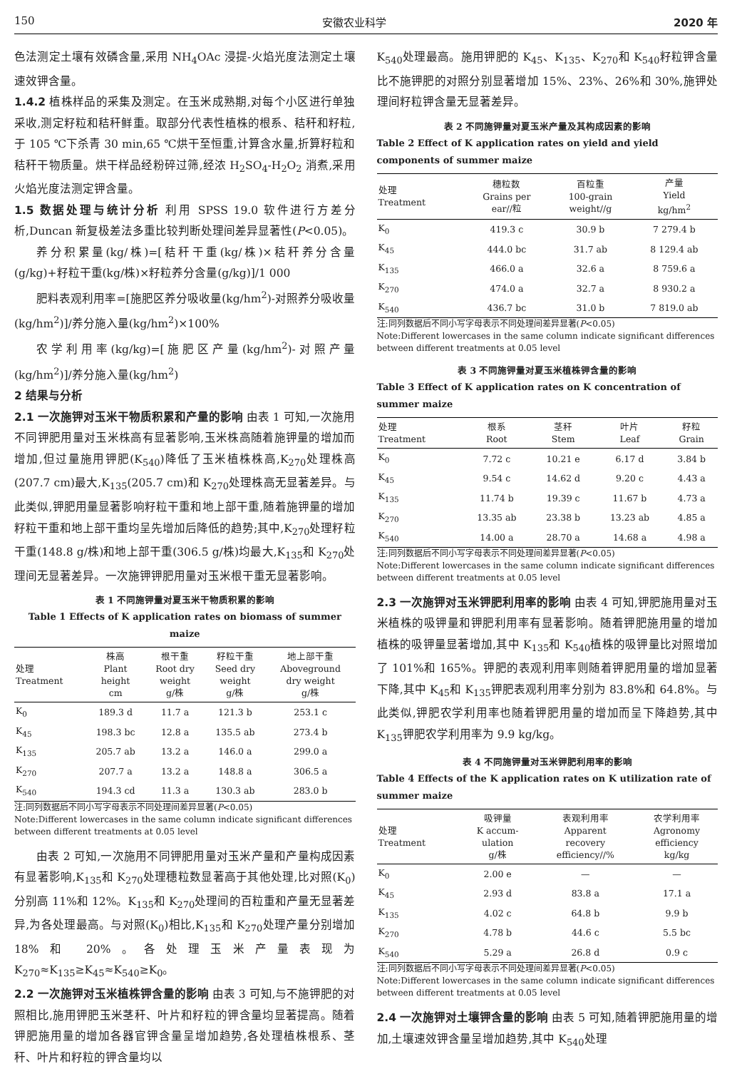150 安徽农业科学 2020 年
色法测定土壤有效磷含量,采用 NH<sub>4</sub>OAc 浸提-火焰光度法测定土壤速效钾含量。
1.4.2 植株样品的采集及测定。在玉米成熟期,对每个小区进行单独采收,测定籽粒和秸秆鲜重。取部分代表性植株的根系、秸秆和籽粒,于 105 ℃下杀青 30 min,65 ℃烘干至恒重,计算含水量,折算籽粒和秸秆干物质量。烘干样品经粉碎过筛,经浓 H<sub>2</sub>SO<sub>4</sub>-H<sub>2</sub>O<sub>2</sub> 消煮,采用火焰光度法测定钾含量。
1.5 数据处理与统计分析 利用 SPSS 19.0 软件进行方差分析,Duncan 新复极差法多重比较判断处理间差异显著性(P<0.05)。
养分积累量(kg/株)=[秸秆干重(kg/株)×秸秆养分含量(g/kg)+籽粒干重(kg/株)×籽粒养分含量(g/kg)]/1 000
肥料表观利用率=[施肥区养分吸收量(kg/hm<sup>2</sup>)-对照养分吸收量(kg/hm<sup>2</sup>)]/养分施入量(kg/hm<sup>2</sup>)×100%
农学利用率(kg/kg)=[施肥区产量(kg/hm<sup>2</sup>)-对照产量(kg/hm<sup>2</sup>)]/养分施入量(kg/hm<sup>2</sup>)
2 结果与分析
2.1 一次施钾对玉米干物质积累和产量的影响 由表 1 可知,一次施用不同钾肥用量对玉米株高有显著影响,玉米株高随着施钾量的增加而增加,但过量施用钾肥(K<sub>540</sub>)降低了玉米植株株高,K<sub>270</sub>处理株高(207.7 cm)最大,K<sub>135</sub>(205.7 cm)和 K<sub>270</sub>处理株高无显著差异。与此类似,钾肥用量显著影响籽粒干重和地上部干重,随着施钾量的增加籽粒干重和地上部干重均呈先增加后降低的趋势;其中,K<sub>270</sub>处理籽粒干重(148.8 g/株)和地上部干重(306.5 g/株)均最大,K<sub>135</sub>和 K<sub>270</sub>处理间无显著差异。一次施钾钾肥用量对玉米根干重无显著影响。
表 1 不同施钾量对夏玉米干物质积累的影响
Table 1 Effects of K application rates on biomass of summer maize
| 处理 Treatment | 株高 Plant height cm | 根干重 Root dry weight g/株 | 籽粒干重 Seed dry weight g/株 | 地上部干重 Aboveground dry weight g/株 |
| --- | --- | --- | --- | --- |
| K<sub>0</sub> | 189.3 d | 11.7 a | 121.3 b | 253.1 c |
| K<sub>45</sub> | 198.3 bc | 12.8 a | 135.5 ab | 273.4 b |
| K<sub>135</sub> | 205.7 ab | 13.2 a | 146.0 a | 299.0 a |
| K<sub>270</sub> | 207.7 a | 13.2 a | 148.8 a | 306.5 a |
| K<sub>540</sub> | 194.3 cd | 11.3 a | 130.3 ab | 283.0 b |
注:同列数据后不同小写字母表示不同处理间差异显著(P<0.05)
Note:Different lowercases in the same column indicate significant differences between different treatments at 0.05 level
由表 2 可知,一次施用不同钾肥用量对玉米产量和产量构成因素有显著影响,K<sub>135</sub>和 K<sub>270</sub>处理穗粒数显著高于其他处理,比对照(K<sub>0</sub>)分别高 11%和 12%。K<sub>135</sub>和 K<sub>270</sub>处理间的百粒重和产量无显著差异,为各处理最高。与对照(K<sub>0</sub>)相比,K<sub>135</sub>和 K<sub>270</sub>处理产量分别增加 18%和 20%。各处理玉米产量表现为 K<sub>270</sub>≈K<sub>135</sub>≥K<sub>45</sub>≈K<sub>540</sub>≥K<sub>0</sub>。
2.2 一次施钾对玉米植株钾含量的影响 由表 3 可知,与不施钾肥的对照相比,施用钾肥玉米茎秆、叶片和籽粒的钾含量均显著提高。随着钾肥施用量的增加各器官钾含量呈增加趋势,各处理植株根系、茎秆、叶片和籽粒的钾含量均以
K<sub>540</sub>处理最高。施用钾肥的 K<sub>45</sub>、K<sub>135</sub>、K<sub>270</sub>和 K<sub>540</sub>籽粒钾含量比不施钾肥的对照分别显著增加 15%、23%、26%和 30%,施钾处理间籽粒钾含量无显著差异。
表 2 不同施钾量对夏玉米产量及其构成因素的影响
Table 2 Effect of K application rates on yield and yield components of summer maize
| 处理 Treatment | 穗粒数 Grains per ear//粒 | 百粒重 100-grain weight//g | 产量 Yield kg/hm<sup>2</sup> |
| --- | --- | --- | --- |
| K<sub>0</sub> | 419.3 c | 30.9 b | 7 279.4 b |
| K<sub>45</sub> | 444.0 bc | 31.7 ab | 8 129.4 ab |
| K<sub>135</sub> | 466.0 a | 32.6 a | 8 759.6 a |
| K<sub>270</sub> | 474.0 a | 32.7 a | 8 930.2 a |
| K<sub>540</sub> | 436.7 bc | 31.0 b | 7 819.0 ab |
注:同列数据后不同小写字母表示不同处理间差异显著(P<0.05)
Note:Different lowercases in the same column indicate significant differences between different treatments at 0.05 level
表 3 不同施钾量对夏玉米植株钾含量的影响
Table 3 Effect of K application rates on K concentration of summer maize
| 处理 Treatment | 根系 Root | 茎秆 Stem | 叶片 Leaf | 籽粒 Grain |
| --- | --- | --- | --- | --- |
| K<sub>0</sub> | 7.72 c | 10.21 e | 6.17 d | 3.84 b |
| K<sub>45</sub> | 9.54 c | 14.62 d | 9.20 c | 4.43 a |
| K<sub>135</sub> | 11.74 b | 19.39 c | 11.67 b | 4.73 a |
| K<sub>270</sub> | 13.35 ab | 23.38 b | 13.23 ab | 4.85 a |
| K<sub>540</sub> | 14.00 a | 28.70 a | 14.68 a | 4.98 a |
注:同列数据后不同小写字母表示不同处理间差异显著(P<0.05)
Note:Different lowercases in the same column indicate significant differences between different treatments at 0.05 level
2.3 一次施钾对玉米钾肥利用率的影响 由表 4 可知,钾肥施用量对玉米植株的吸钾量和钾肥利用率有显著影响。随着钾肥施用量的增加植株的吸钾量显著增加,其中 K<sub>135</sub>和 K<sub>540</sub>植株的吸钾量比对照增加了 101%和 165%。钾肥的表观利用率则随着钾肥用量的增加显著下降,其中 K<sub>45</sub>和 K<sub>135</sub>钾肥表观利用率分别为 83.8%和 64.8%。与此类似,钾肥农学利用率也随着钾肥用量的增加而呈下降趋势,其中 K<sub>135</sub>钾肥农学利用率为 9.9 kg/kg。
表 4 不同施钾量对玉米钾肥利用率的影响
Table 4 Effects of the K application rates on K utilization rate of summer maize
| 处理 Treatment | 吸钾量 K accum- ulation g/株 | 表观利用率 Apparent recovery efficiency//% | 农学利用率 Agronomy efficiency kg/kg |
| --- | --- | --- | --- |
| K<sub>0</sub> | 2.00 e | — | — |
| K<sub>45</sub> | 2.93 d | 83.8 a | 17.1 a |
| K<sub>135</sub> | 4.02 c | 64.8 b | 9.9 b |
| K<sub>270</sub> | 4.78 b | 44.6 c | 5.5 bc |
| K<sub>540</sub> | 5.29 a | 26.8 d | 0.9 c |
注:同列数据后不同小写字母表示不同处理间差异显著(P<0.05)
Note:Different lowercases in the same column indicate significant differences between different treatments at 0.05 level
2.4 一次施钾对土壤钾含量的影响 由表 5 可知,随着钾肥施用量的增加,土壤速效钾含量呈增加趋势,其中 K<sub>540</sub>处理